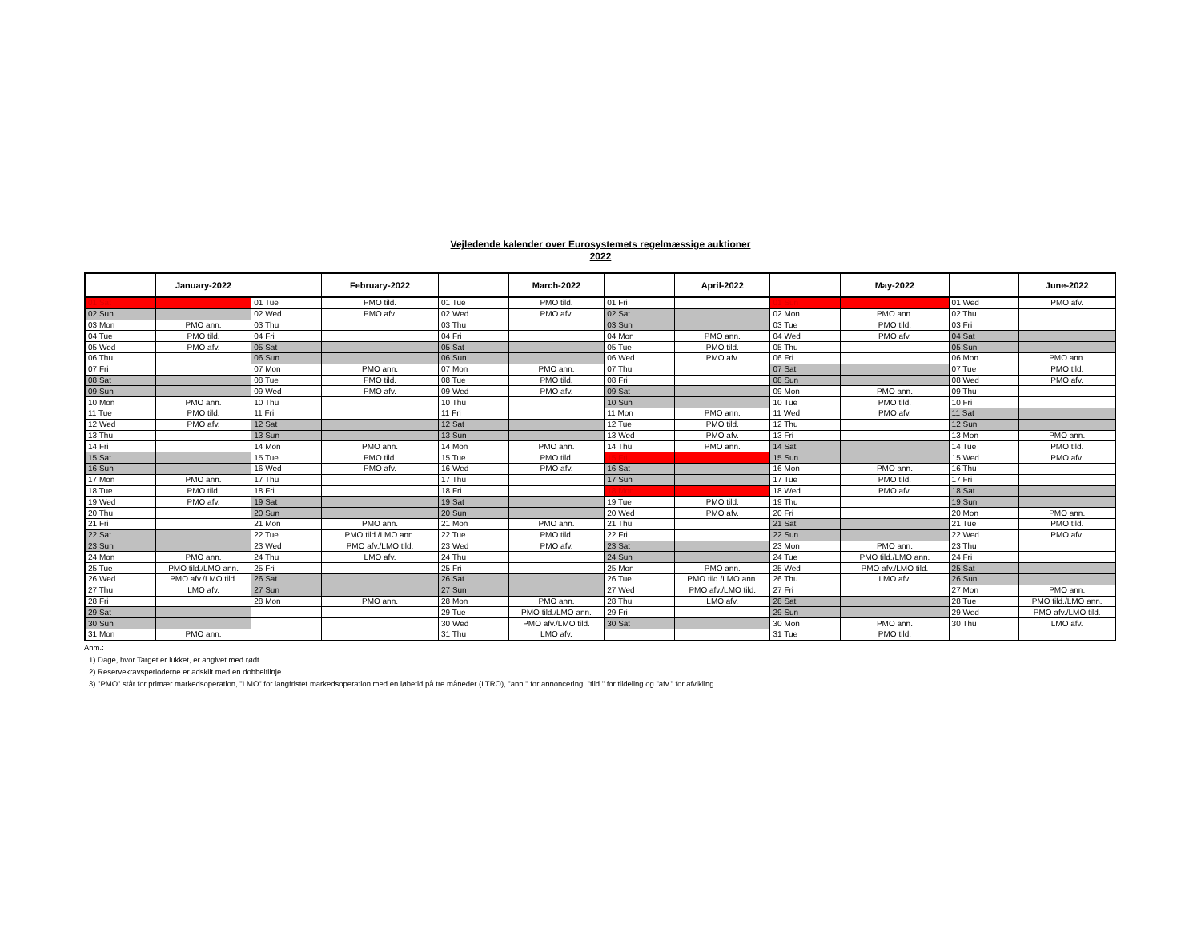Vejledende kalender over Eurosystemets regelmæssige auktioner
2022
| | January-2022 | | February-2022 | | March-2022 | | April-2022 | | May-2022 | | June-2022 |
| --- | --- | --- | --- | --- | --- | --- | --- | --- | --- | --- | --- |
| 01 Sat | | 01 Tue | PMO tild. | 01 Tue | PMO tild. | 01 Fri | | 01 Sun | | 01 Wed | PMO afv. |
| 02 Sun | | 02 Wed | PMO afv. | 02 Wed | PMO afv. | 02 Sat | | 02 Mon | PMO ann. | 02 Thu | |
| 03 Mon | PMO ann. | 03 Thu | | 03 Thu | | 03 Sun | | 03 Tue | PMO tild. | 03 Fri | |
| 04 Tue | PMO tild. | 04 Fri | | 04 Fri | | 04 Mon | PMO ann. | 04 Wed | PMO afv. | 04 Sat | |
| 05 Wed | PMO afv. | 05 Sat | | 05 Sat | | 05 Tue | PMO tild. | 05 Thu | | 05 Sun | |
| 06 Thu | | 06 Sun | | 06 Sun | | 06 Wed | PMO afv. | 06 Fri | | 06 Mon | PMO ann. |
| 07 Fri | | 07 Mon | PMO ann. | 07 Mon | PMO ann. | 07 Thu | | 07 Sat | | 07 Tue | PMO tild. |
| 08 Sat | | 08 Tue | PMO tild. | 08 Tue | PMO tild. | 08 Fri | | 08 Sun | | 08 Wed | PMO afv. |
| 09 Sun | | 09 Wed | PMO afv. | 09 Wed | PMO afv. | 09 Sat | | 09 Mon | PMO ann. | 09 Thu | |
| 10 Mon | PMO ann. | 10 Thu | | 10 Thu | | 10 Sun | | 10 Tue | PMO tild. | 10 Fri | |
| 11 Tue | PMO tild. | 11 Fri | | 11 Fri | | 11 Mon | PMO ann. | 11 Wed | PMO afv. | 11 Sat | |
| 12 Wed | PMO afv. | 12 Sat | | 12 Sat | | 12 Tue | PMO tild. | 12 Thu | | 12 Sun | |
| 13 Thu | | 13 Sun | | 13 Sun | | 13 Wed | PMO afv. | 13 Fri | | 13 Mon | PMO ann. |
| 14 Fri | | 14 Mon | PMO ann. | 14 Mon | PMO ann. | 14 Thu | PMO ann. | 14 Sat | | 14 Tue | PMO tild. |
| 15 Sat | | 15 Tue | PMO tild. | 15 Tue | PMO tild. | 15 Fri | | 15 Sun | | 15 Wed | PMO afv. |
| 16 Sun | | 16 Wed | PMO afv. | 16 Wed | PMO afv. | 16 Sat | | 16 Mon | PMO ann. | 16 Thu | |
| 17 Mon | PMO ann. | 17 Thu | | 17 Thu | | 17 Sun | | 17 Tue | PMO tild. | 17 Fri | |
| 18 Tue | PMO tild. | 18 Fri | | 18 Fri | | 18 Mon | | 18 Wed | PMO afv. | 18 Sat | |
| 19 Wed | PMO afv. | 19 Sat | | 19 Sat | | 19 Tue | PMO tild. | 19 Thu | | 19 Sun | |
| 20 Thu | | 20 Sun | | 20 Sun | | 20 Wed | PMO afv. | 20 Fri | | 20 Mon | PMO ann. |
| 21 Fri | | 21 Mon | PMO ann. | 21 Mon | PMO ann. | 21 Thu | | 21 Sat | | 21 Tue | PMO tild. |
| 22 Sat | | 22 Tue | PMO tild./LMO ann. | 22 Tue | PMO tild. | 22 Fri | | 22 Sun | | 22 Wed | PMO afv. |
| 23 Sun | | 23 Wed | PMO afv./LMO tild. | 23 Wed | PMO afv. | 23 Sat | | 23 Mon | PMO ann. | 23 Thu | |
| 24 Mon | PMO ann. | 24 Thu | LMO afv. | 24 Thu | | 24 Sun | | 24 Tue | PMO tild./LMO ann. | 24 Fri | |
| 25 Tue | PMO tild./LMO ann. | 25 Fri | | 25 Fri | | 25 Mon | PMO ann. | 25 Wed | PMO afv./LMO tild. | 25 Sat | |
| 26 Wed | PMO afv./LMO tild. | 26 Sat | | 26 Sat | | 26 Tue | PMO tild./LMO ann. | 26 Thu | LMO afv. | 26 Sun | |
| 27 Thu | LMO afv. | 27 Sun | | 27 Sun | | 27 Wed | PMO afv./LMO tild. | 27 Fri | | 27 Mon | PMO ann. |
| 28 Fri | | 28 Mon | PMO ann. | 28 Mon | PMO ann. | 28 Thu | LMO afv. | 28 Sat | | 28 Tue | PMO tild./LMO ann. |
| 29 Sat | | | | 29 Tue | PMO tild./LMO ann. | 29 Fri | | 29 Sun | | 29 Wed | PMO afv./LMO tild. |
| 30 Sun | | | | 30 Wed | PMO afv./LMO tild. | 30 Sat | | 30 Mon | PMO ann. | 30 Thu | LMO afv. |
| 31 Mon | PMO ann. | | | 31 Thu | LMO afv. | | | 31 Tue | PMO tild. | | |
Anm.:
1) Dage, hvor Target er lukket, er angivet med rødt.
2) Reservekravsperioderne er adskilt med en dobbeltlinje.
3) "PMO" står for primær markedsoperation, "LMO" for langfristet markedsoperation med en løbetid på tre måneder (LTRO), "ann." for annoncering, "tild." for tildeling og "afv." for afvikling.